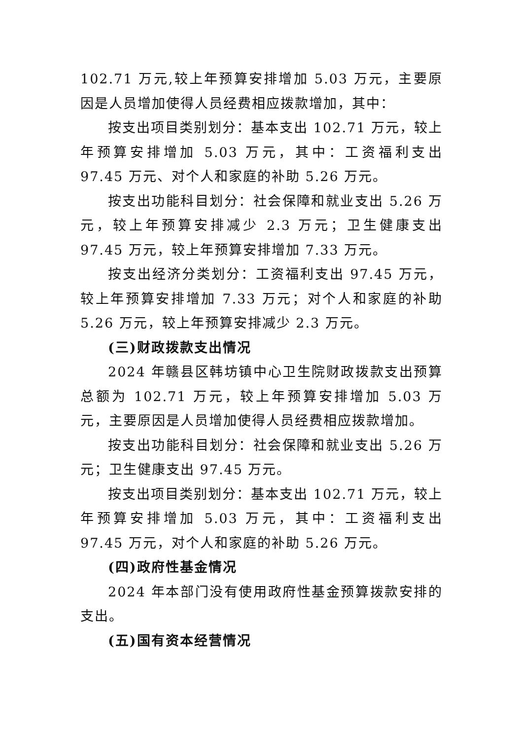102.71 万元,较上年预算安排增加 5.03 万元，主要原因是人员增加使得人员经费相应拨款增加，其中：
按支出项目类别划分：基本支出 102.71 万元，较上年预算安排增加 5.03 万元，其中：工资福利支出 97.45 万元、对个人和家庭的补助 5.26 万元。
按支出功能科目划分：社会保障和就业支出 5.26 万元，较上年预算安排减少 2.3 万元；卫生健康支出 97.45 万元，较上年预算安排增加 7.33 万元。
按支出经济分类划分：工资福利支出 97.45 万元，较上年预算安排增加 7.33 万元；对个人和家庭的补助 5.26 万元，较上年预算安排减少 2.3 万元。
(三)财政拨款支出情况
2024 年赣县区韩坊镇中心卫生院财政拨款支出预算总额为 102.71 万元，较上年预算安排增加 5.03 万元，主要原因是人员增加使得人员经费相应拨款增加。
按支出功能科目划分：社会保障和就业支出 5.26 万元；卫生健康支出 97.45 万元。
按支出项目类别划分：基本支出 102.71 万元，较上年预算安排增加 5.03 万元，其中：工资福利支出 97.45 万元，对个人和家庭的补助 5.26 万元。
(四)政府性基金情况
2024 年本部门没有使用政府性基金预算拨款安排的支出。
(五)国有资本经营情况